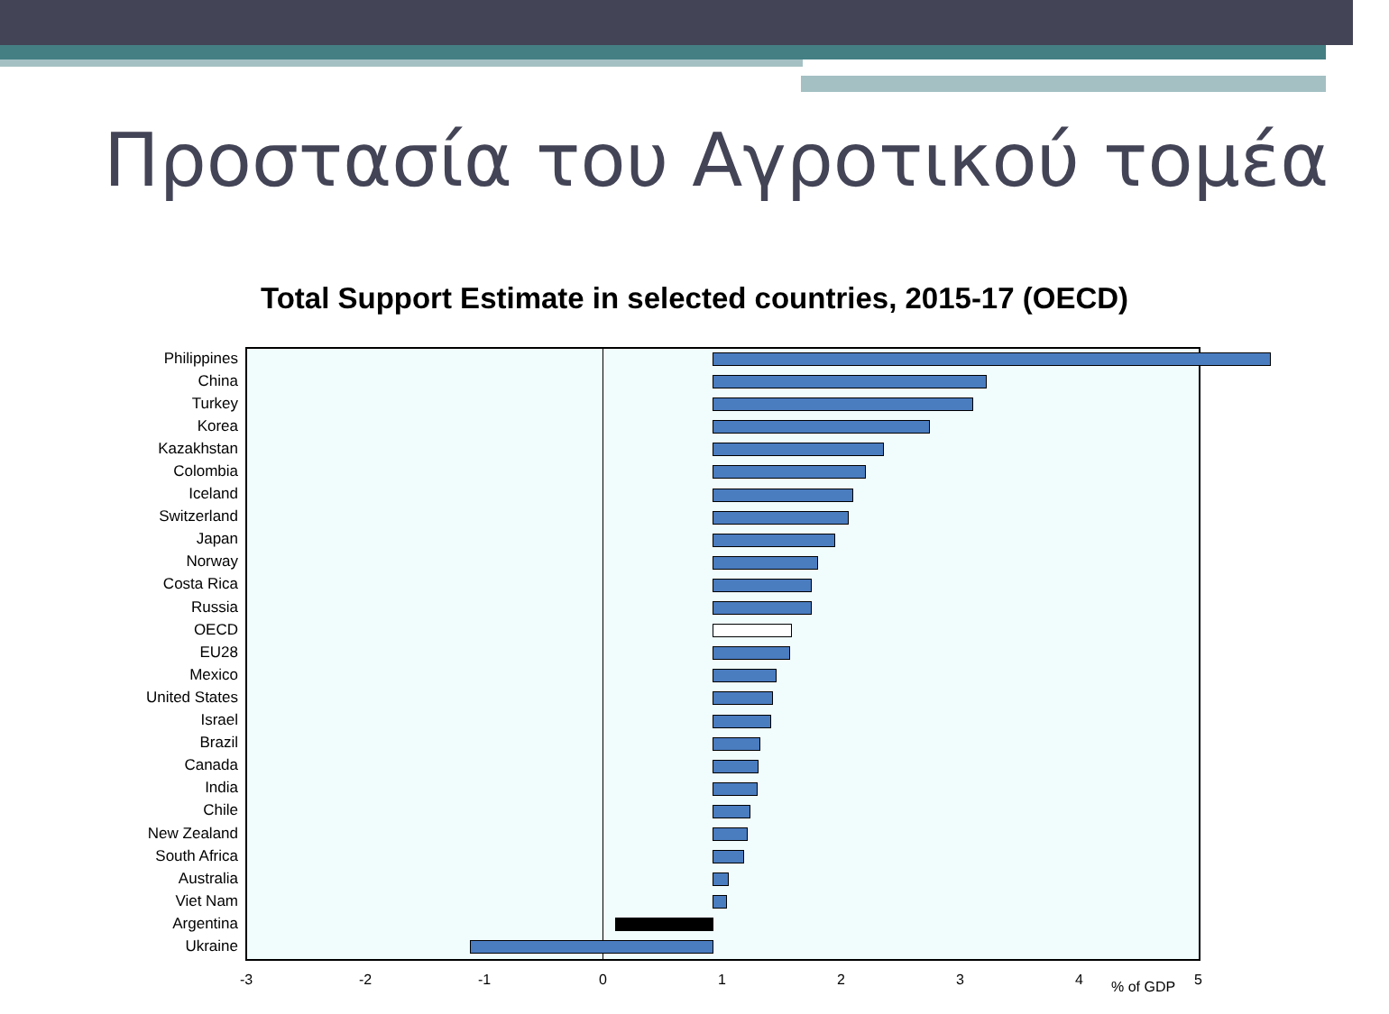Προστασία του Αγροτικού τομέα
Total Support Estimate in selected countries, 2015-17 (OECD)
Philippines
China
Turkey
Korea
Kazakhstan
Colombia
Iceland
Switzerland
Japan
Norway
Costa Rica
Russia
OECD
EU28
Mexico
United States
Israel
Brazil
Canada
India
Chile
New Zealand
South Africa
Australia
Viet Nam
Argentina
Ukraine
-3 -2 -1 0 1 2 3 4 % of GDP 5